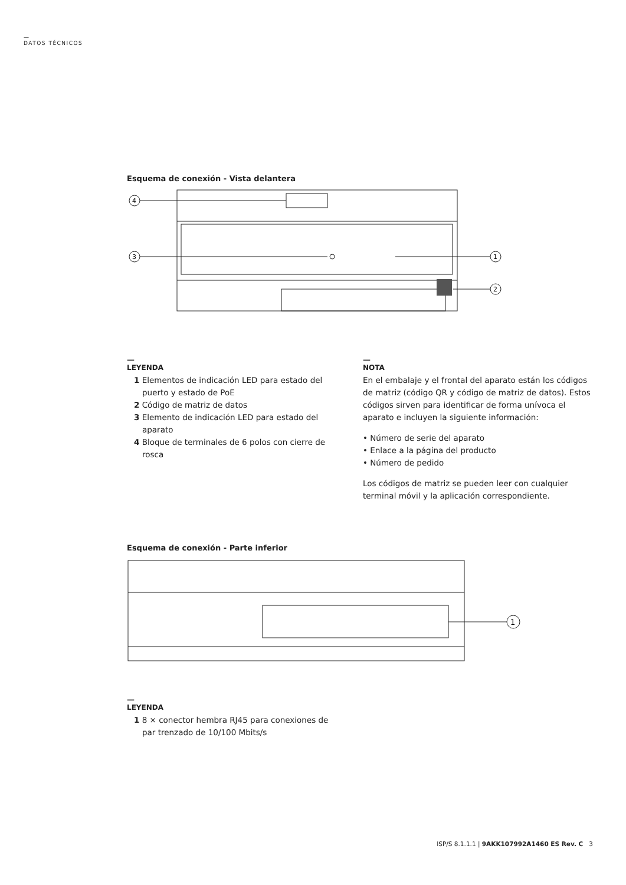—
DATOS TÉCNICOS
Esquema de conexión - Vista delantera
4
3
1
2
—
LEYENDA
1 Elementos de indicación LED para estado del puerto y estado de PoE
2 Código de matriz de datos
3 Elemento de indicación LED para estado del aparato
4 Bloque de terminales de 6 polos con cierre de rosca
—
NOTA
En el embalaje y el frontal del aparato están los códigos de matriz (código QR y código de matriz de datos). Estos códigos sirven para identificar de forma unívoca el aparato e incluyen la siguiente información:
• Número de serie del aparato
• Enlace a la página del producto
• Número de pedido
Los códigos de matriz se pueden leer con cualquier terminal móvil y la aplicación correspondiente.
Esquema de conexión - Parte inferior
1
—
LEYENDA
1 8 × conector hembra RJ45 para conexiones de par trenzado de 10/100 Mbits/s
ISP/S 8.1.1.1 | 9AKK107992A1460 ES Rev. C 3